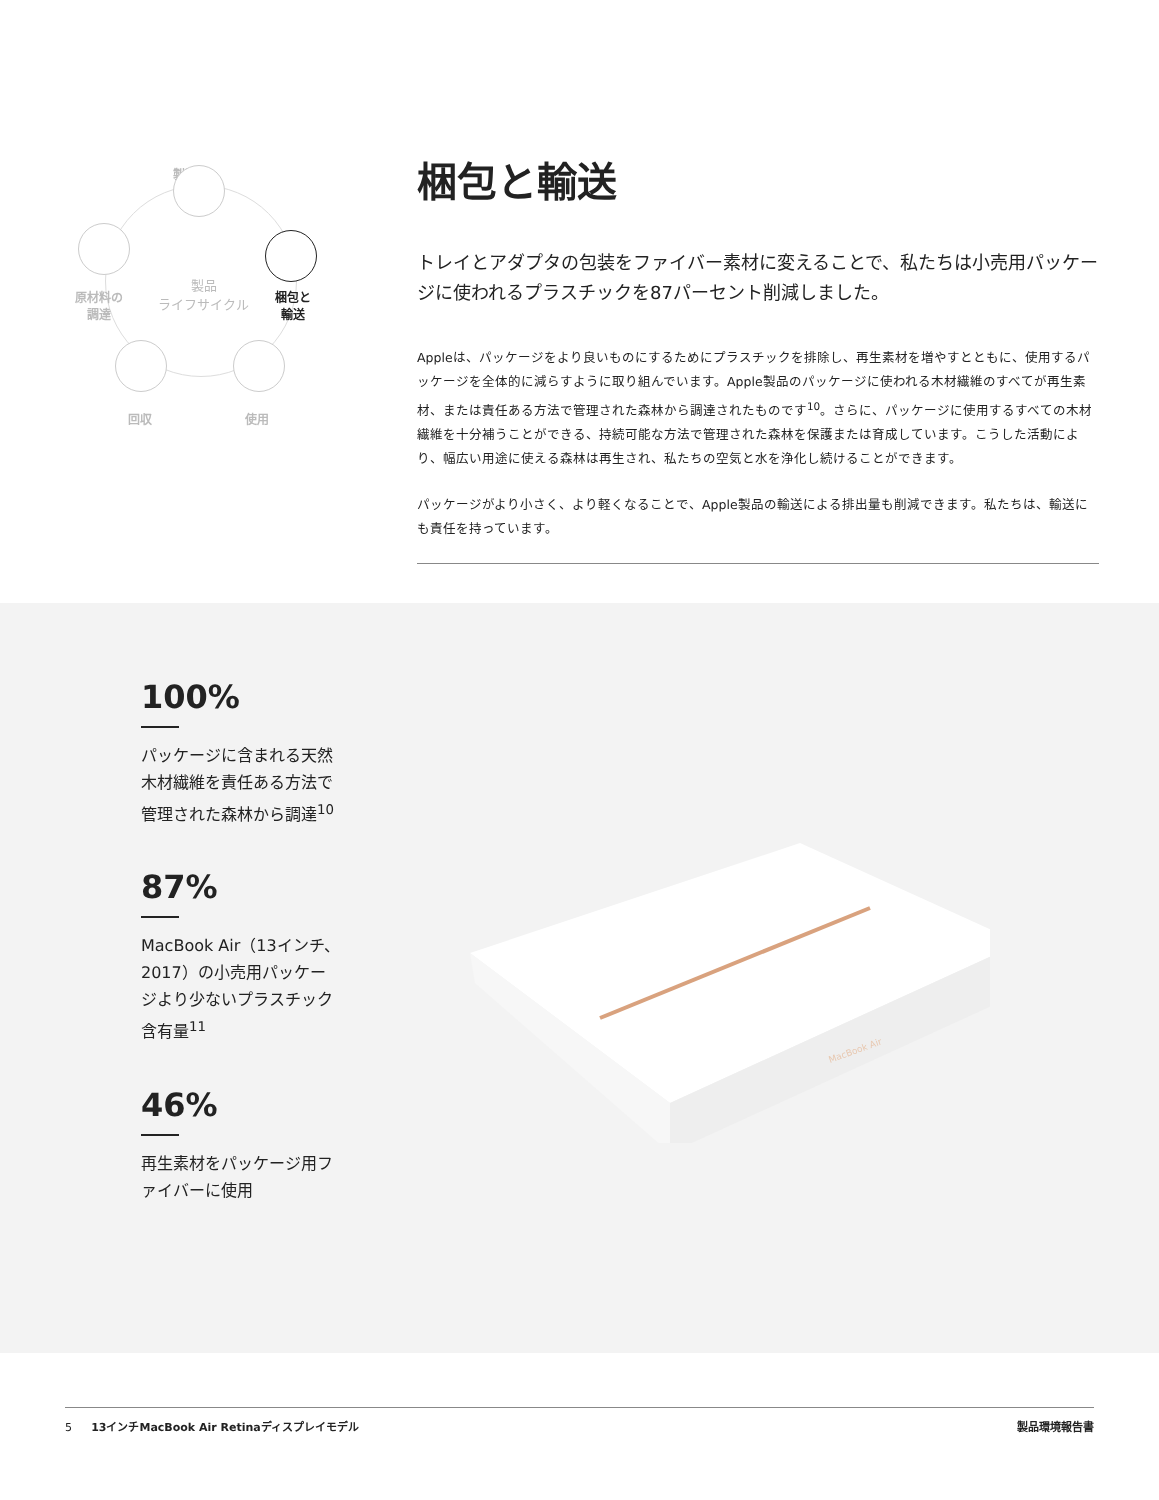製造
原材料の
調達
製品
ライフサイクル
梱包と
輸送
回収 使用
梱包と輸送
トレイとアダプタの包装をファイバー素材に変えることで、私たちは小売用パッケージに使われるプラスチックを87パーセント削減しました。
Appleは、パッケージをより良いものにするためにプラスチックを排除し、再生素材を増やすとともに、使用するパッケージを全体的に減らすように取り組んでいます。Apple製品のパッケージに使われる木材繊維のすべてが再生素材、または責任ある方法で管理された森林から調達されたものです<sup>10</sup>。さらに、パッケージに使用するすべての木材繊維を十分補うことができる、持続可能な方法で管理された森林を保護または育成しています。こうした活動により、幅広い用途に使える森林は再生され、私たちの空気と水を浄化し続けることができます。
パッケージがより小さく、より軽くなることで、Apple製品の輸送による排出量も削減できます。私たちは、輸送にも責任を持っています。
100%
パッケージに含まれる天然木材繊維を責任ある方法で管理された森林から調達<sup>10</sup>
87%
MacBook Air（13インチ、2017）の小売用パッケージより少ないプラスチック含有量<sup>11</sup>
46%
再生素材をパッケージ用ファイバーに使用
MacBook Air
5 13インチMacBook Air Retinaディスプレイモデル 製品環境報告書